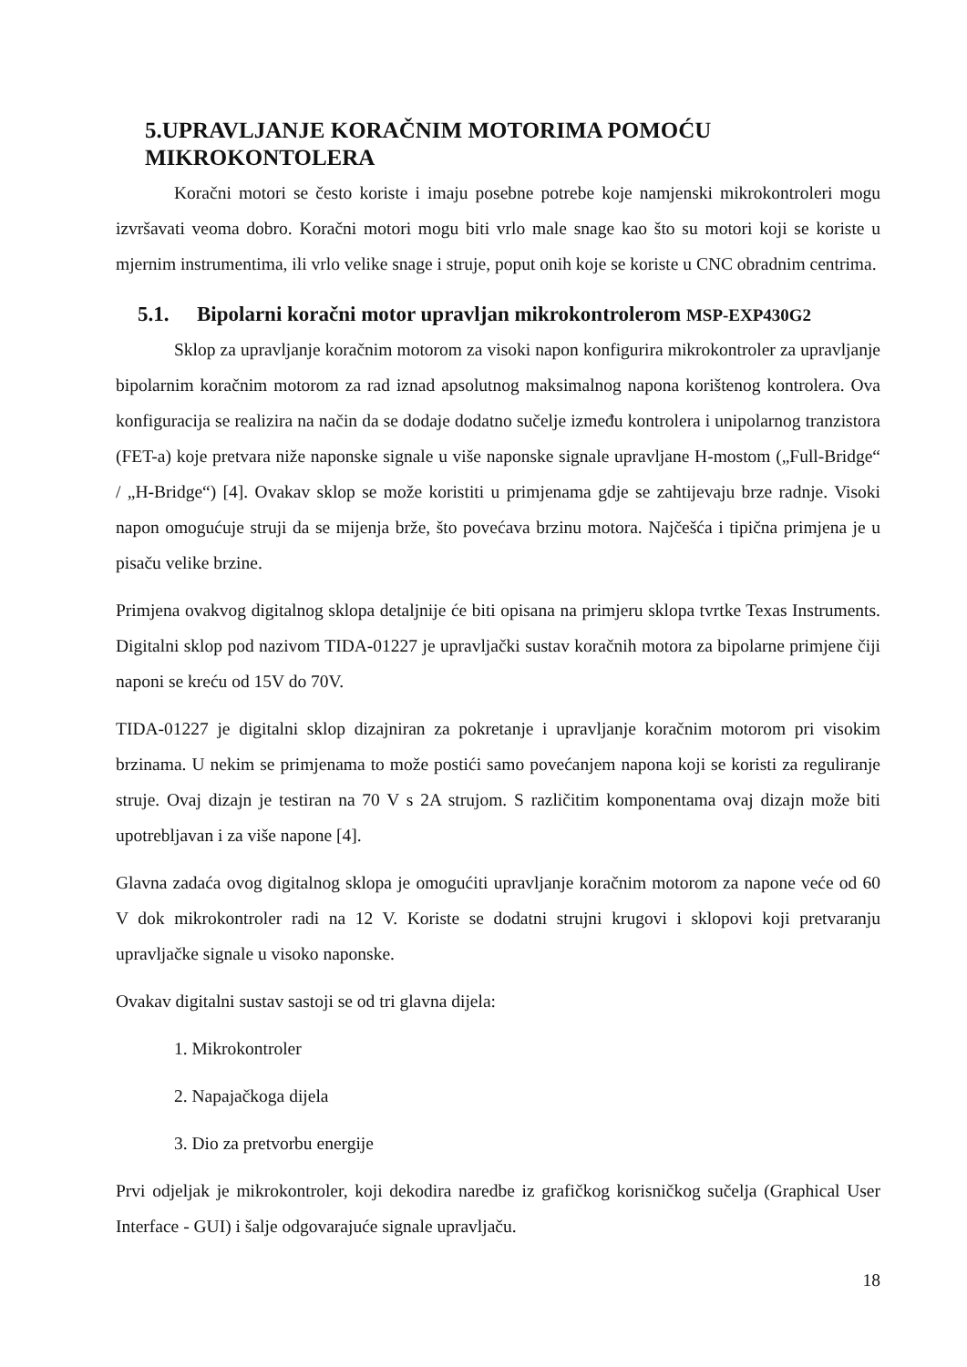5.UPRAVLJANJE KORAČNIM MOTORIMA POMOĆU MIKROKONTOLERA
Koračni motori se često koriste i imaju posebne potrebe koje namjenski mikrokontroleri mogu izvršavati veoma dobro. Koračni motori mogu biti vrlo male snage kao što su motori koji se koriste u mjernim instrumentima, ili vrlo velike snage i struje, poput onih koje se koriste u CNC obradnim centrima.
5.1. Bipolarni koračni motor upravljan mikrokontrolerom MSP-EXP430G2
Sklop za upravljanje koračnim motorom za visoki napon konfigurira mikrokontroler za upravljanje bipolarnim koračnim motorom za rad iznad apsolutnog maksimalnog napona korištenog kontrolera. Ova konfiguracija se realizira na način da se dodaje dodatno sučelje između kontrolera i unipolarnog tranzistora (FET-a) koje pretvara niže naponske signale u više naponske signale upravljane H-mostom („Full-Bridge“ / „H-Bridge“) [4]. Ovakav sklop se može koristiti u primjenama gdje se zahtijevaju brze radnje. Visoki napon omogućuje struji da se mijenja brže, što povećava brzinu motora. Najčešća i tipična primjena je u pisaču velike brzine.
Primjena ovakvog digitalnog sklopa detaljnije će biti opisana na primjeru sklopa tvrtke Texas Instruments. Digitalni sklop pod nazivom TIDA-01227 je upravljački sustav koračnih motora za bipolarne primjene čiji naponi se kreću od 15V do 70V.
TIDA-01227 je digitalni sklop dizajniran za pokretanje i upravljanje koračnim motorom pri visokim brzinama. U nekim se primjenama to može postići samo povećanjem napona koji se koristi za reguliranje struje. Ovaj dizajn je testiran na 70 V s 2A strujom. S različitim komponentama ovaj dizajn može biti upotrebljavan i za više napone [4].
Glavna zadaća ovog digitalnog sklopa je omogućiti upravljanje koračnim motorom za napone veće od 60 V dok mikrokontroler radi na 12 V. Koriste se dodatni strujni krugovi i sklopovi koji pretvaranju upravljačke signale u visoko naponske.
Ovakav digitalni sustav sastoji se od tri glavna dijela:
1. Mikrokontroler
2. Napajačkoga dijela
3. Dio za pretvorbu energije
Prvi odjeljak je mikrokontroler, koji dekodira naredbe iz grafičkog korisničkog sučelja (Graphical User Interface - GUI) i šalje odgovarajuće signale upravljaču.
18